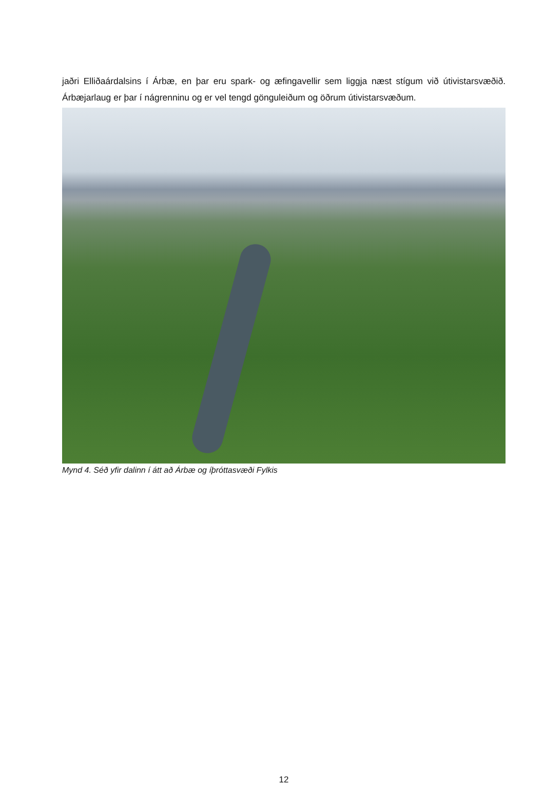jaðri Elliðaárdalsins í Árbæ, en þar eru spark- og æfingavellir sem liggja næst stígum við útivistarsvæðið. Árbæjarlaug er þar í nágrenninu og er vel tengd gönguleiðum og öðrum útivistarsvæðum.
Mynd 4. Séð yfir dalinn í átt að Árbæ og íþróttasvæði Fylkis
12